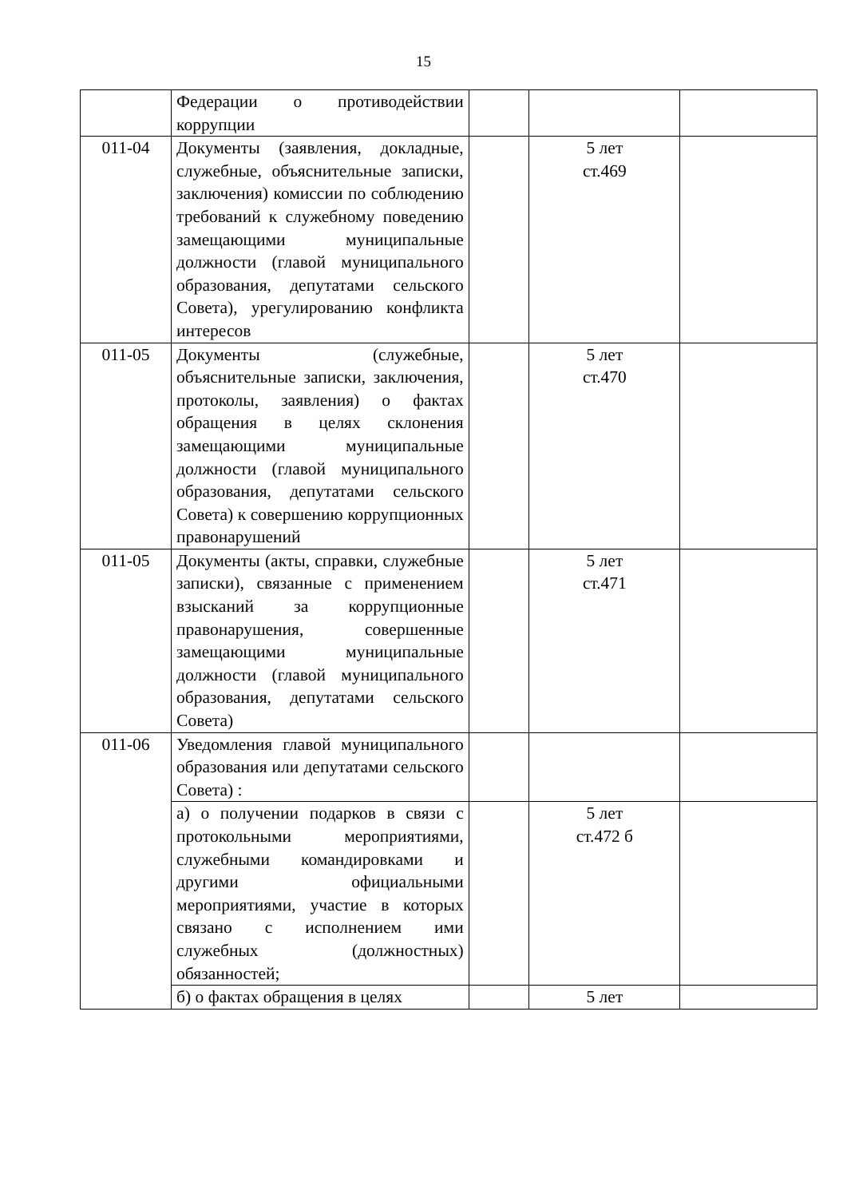15
| | Федерации о противодействии коррупции | | | |
| 011-04 | Документы (заявления, докладные, служебные, объяснительные записки, заключения) комиссии по соблюдению требований к служебному поведению замещающими муниципальные должности (главой муниципального образования, депутатами сельского Совета), урегулированию конфликта интересов | | 5 лет ст.469 | |
| 011-05 | Документы (служебные, объяснительные записки, заключения, протоколы, заявления) о фактах обращения в целях склонения замещающими муниципальные должности (главой муниципального образования, депутатами сельского Совета) к совершению коррупционных правонарушений | | 5 лет ст.470 | |
| 011-05 | Документы (акты, справки, служебные записки), связанные с применением взысканий за коррупционные правонарушения, совершенные замещающими муниципальные должности (главой муниципального образования, депутатами сельского Совета) | | 5 лет ст.471 | |
| 011-06 | Уведомления главой муниципального образования или депутатами сельского Совета) : | | | |
| | а) о получении подарков в связи с протокольными мероприятиями, служебными командировками и другими официальными мероприятиями, участие в которых связано с исполнением ими служебных (должностных) обязанностей; | | 5 лет ст.472 б | |
| | б) о фактах обращения в целях | | 5 лет | |